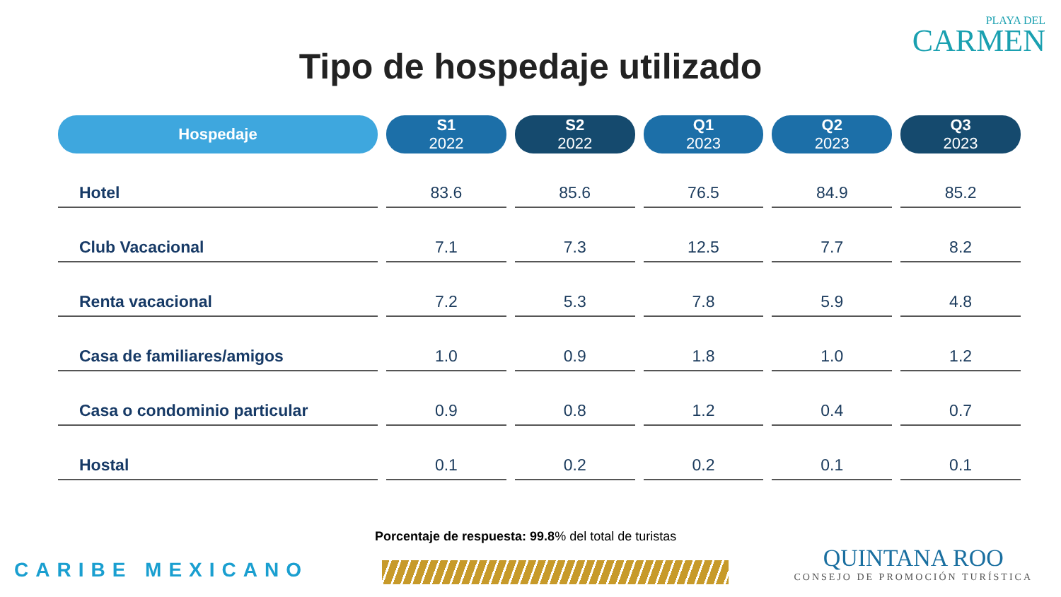PLAYA DEL
CARMEN
Tipo de hospedaje utilizado
| Hospedaje | S1 2022 | S2 2022 | Q1 2023 | Q2 2023 | Q3 2023 |
| --- | --- | --- | --- | --- | --- |
| Hotel | 83.6 | 85.6 | 76.5 | 84.9 | 85.2 |
| Club Vacacional | 7.1 | 7.3 | 12.5 | 7.7 | 8.2 |
| Renta vacacional | 7.2 | 5.3 | 7.8 | 5.9 | 4.8 |
| Casa de familiares/amigos | 1.0 | 0.9 | 1.8 | 1.0 | 1.2 |
| Casa o condominio particular | 0.9 | 0.8 | 1.2 | 0.4 | 0.7 |
| Hostal | 0.1 | 0.2 | 0.2 | 0.1 | 0.1 |
Porcentaje de respuesta: 99.8% del total de turistas
CARIBE MEXICANO
QUINTANA ROO
CONSEJO DE PROMOCIÓN TURÍSTICA